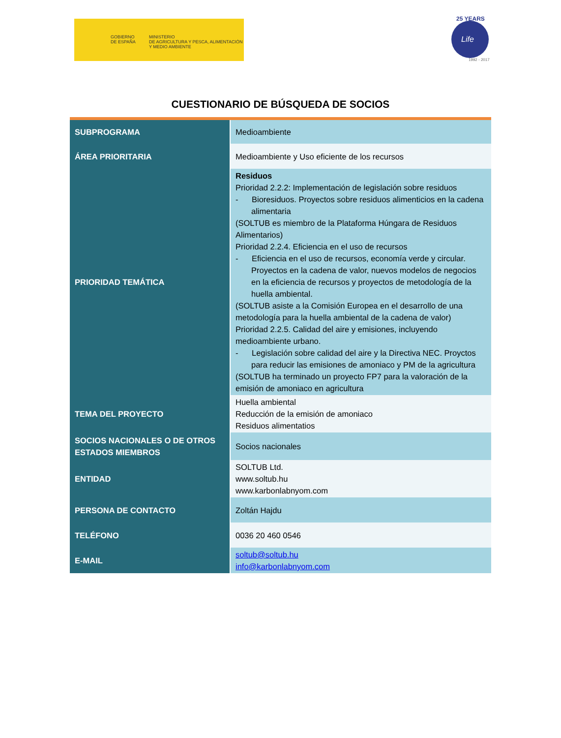GOBIERNO
DE ESPAÑA
MINISTERIO
DE AGRICULTURA Y PESCA, ALIMENTACIÓN
Y MEDIO AMBIENTE
Life
25 YEARS
1992 - 2017
CUESTIONARIO DE BÚSQUEDA DE SOCIOS
| SUBPROGRAMA | Medioambiente |
| ÁREA PRIORITARIA | Medioambiente y Uso eficiente de los recursos |
| PRIORIDAD TEMÁTICA | Residuos Prioridad 2.2.2: Implementación de legislación sobre residuos - Bioresiduos. Proyectos sobre residuos alimenticios en la cadena alimentaria (SOLTUB es miembro de la Plataforma Húngara de Residuos Alimentarios) Prioridad 2.2.4. Eficiencia en el uso de recursos - Eficiencia en el uso de recursos, economía verde y circular. Proyectos en la cadena de valor, nuevos modelos de negocios en la eficiencia de recursos y proyectos de metodología de la huella ambiental. (SOLTUB asiste a la Comisión Europea en el desarrollo de una metodología para la huella ambiental de la cadena de valor) Prioridad 2.2.5. Calidad del aire y emisiones, incluyendo medioambiente urbano. - Legislación sobre calidad del aire y la Directiva NEC. Proyctos para reducir las emisiones de amoniaco y PM de la agricultura (SOLTUB ha terminado un proyecto FP7 para la valoración de la emisión de amoniaco en agricultura |
| TEMA DEL PROYECTO | Huella ambiental Reducción de la emisión de amoniaco Residuos alimentatios |
| SOCIOS NACIONALES O DE OTROS ESTADOS MIEMBROS | Socios nacionales |
| ENTIDAD | SOLTUB Ltd. www.soltub.hu www.karbonlabnyom.com |
| PERSONA DE CONTACTO | Zoltán Hajdu |
| TELÉFONO | 0036 20 460 0546 |
| E-MAIL | soltub@soltub.hu info@karbonlabnyom.com |